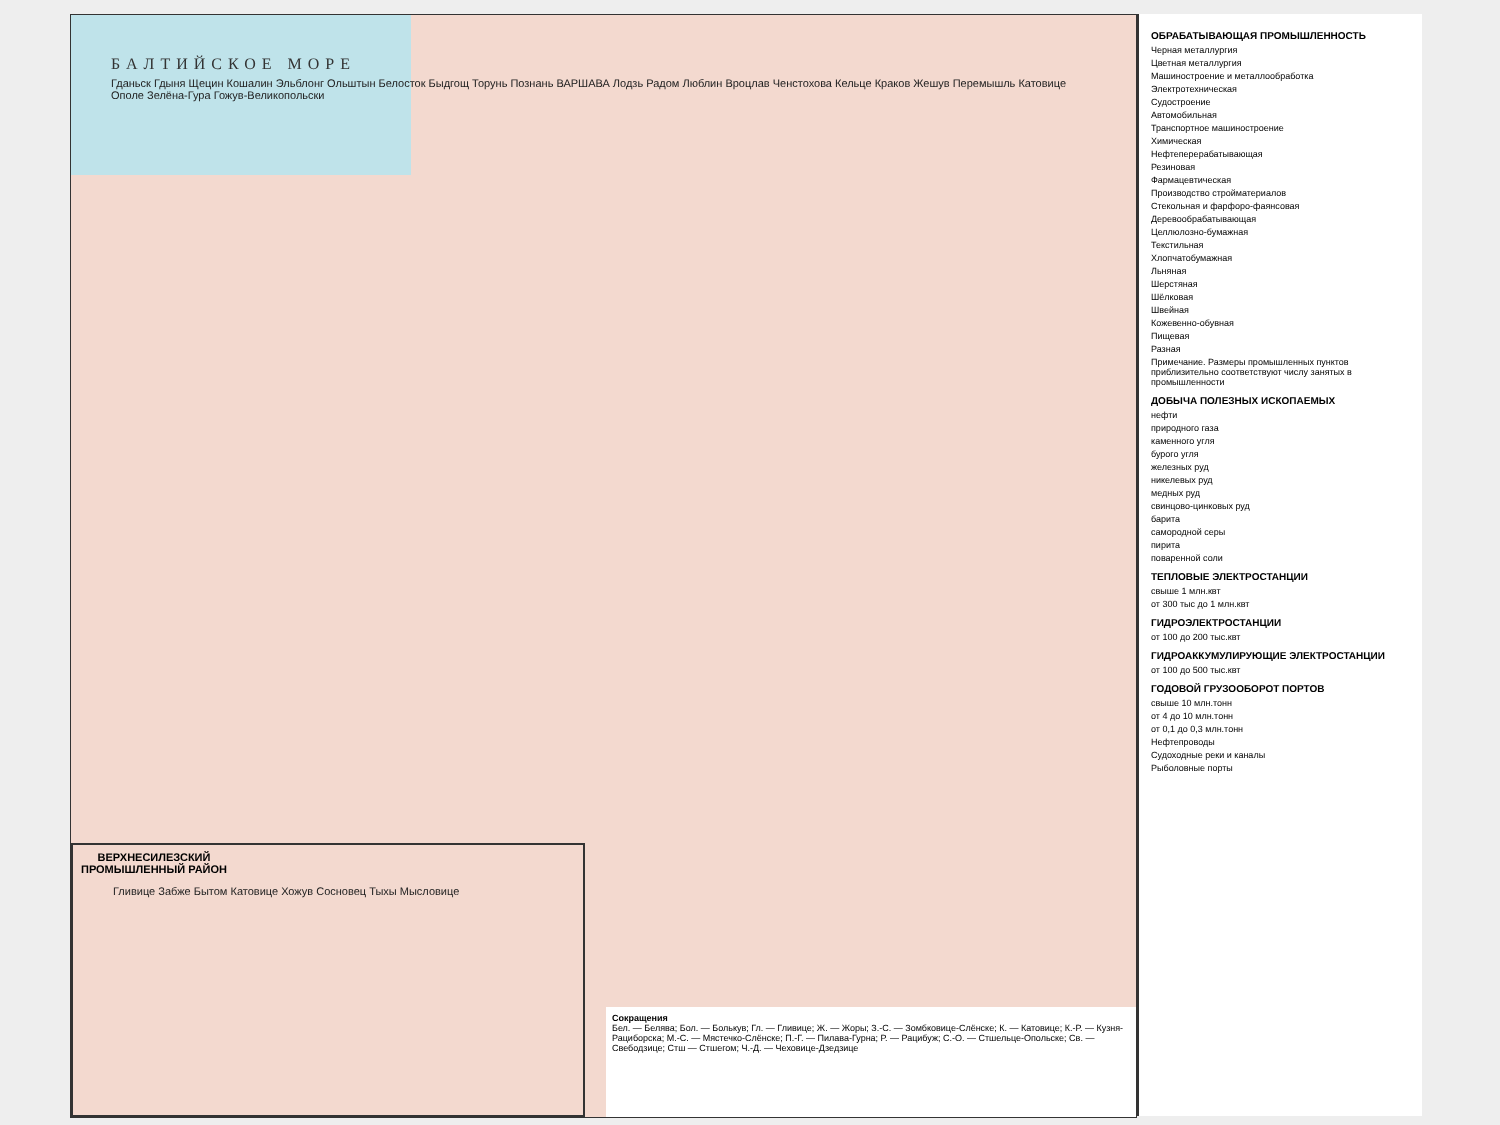БАЛТИЙСКОЕ МОРЕ
Гданьск Гдыня Щецин Кошалин Эльблонг Ольштын Белосток Быдгощ Торунь Познань ВАРШАВА Лодзь Радом Люблин Вроцлав Ченстохова Кельце Краков Жешув Перемышль Катовице Ополе Зелёна-Гура Гожув-Великопольски
ВЕРХНЕСИЛЕЗСКИЙ ПРОМЫШЛЕННЫЙ РАЙОН
Гливице Забже Бытом Катовице Хожув Сосновец Тыхы Мысловице
Сокращения
Бел. — Белява; Бол. — Болькув; Гл. — Гливице; Ж. — Жоры; З.-С. — Зомбковице-Слёнске; К. — Катовице; К.-Р. — Кузня-Рациборска; М.-С. — Мястечко-Слёнске; П.-Г. — Пилава-Гурна; Р. — Рацибуж; С.-О. — Стшельце-Опольске; Св. — Свебодзице; Стш — Стшегом; Ч.-Д. — Чеховице-Дзедзице
ОБРАБАТЫВАЮЩАЯ ПРОМЫШЛЕННОСТЬ
Черная металлургия
Цветная металлургия
Машиностроение и металлообработка
Электротехническая
Судостроение
Автомобильная
Транспортное машиностроение
Химическая
Нефтеперерабатывающая
Резиновая
Фармацевтическая
Производство стройматериалов
Стекольная и фарфоро-фаянсовая
Деревообрабатывающая
Целлюлозно-бумажная
Текстильная
Хлопчатобумажная
Льняная
Шерстяная
Шёлковая
Швейная
Кожевенно-обувная
Пищевая
Разная
Примечание. Размеры промышленных пунктов приблизительно соответствуют числу занятых в промышленности
ДОБЫЧА ПОЛЕЗНЫХ ИСКОПАЕМЫХ
нефти
природного газа
каменного угля
бурого угля
железных руд
никелевых руд
медных руд
свинцово-цинковых руд
барита
самородной серы
пирита
поваренной соли
ТЕПЛОВЫЕ ЭЛЕКТРОСТАНЦИИ
свыше 1 млн.квт
от 300 тыс до 1 млн.квт
ГИДРОЭЛЕКТРОСТАНЦИИ
от 100 до 200 тыс.квт
ГИДРОАККУМУЛИРУЮЩИЕ ЭЛЕКТРОСТАНЦИИ
от 100 до 500 тыс.квт
ГОДОВОЙ ГРУЗООБОРОТ ПОРТОВ
свыше 10 млн.тонн
от 4 до 10 млн.тонн
от 0,1 до 0,3 млн.тонн
Нефтепроводы
Судоходные реки и каналы
Рыболовные порты